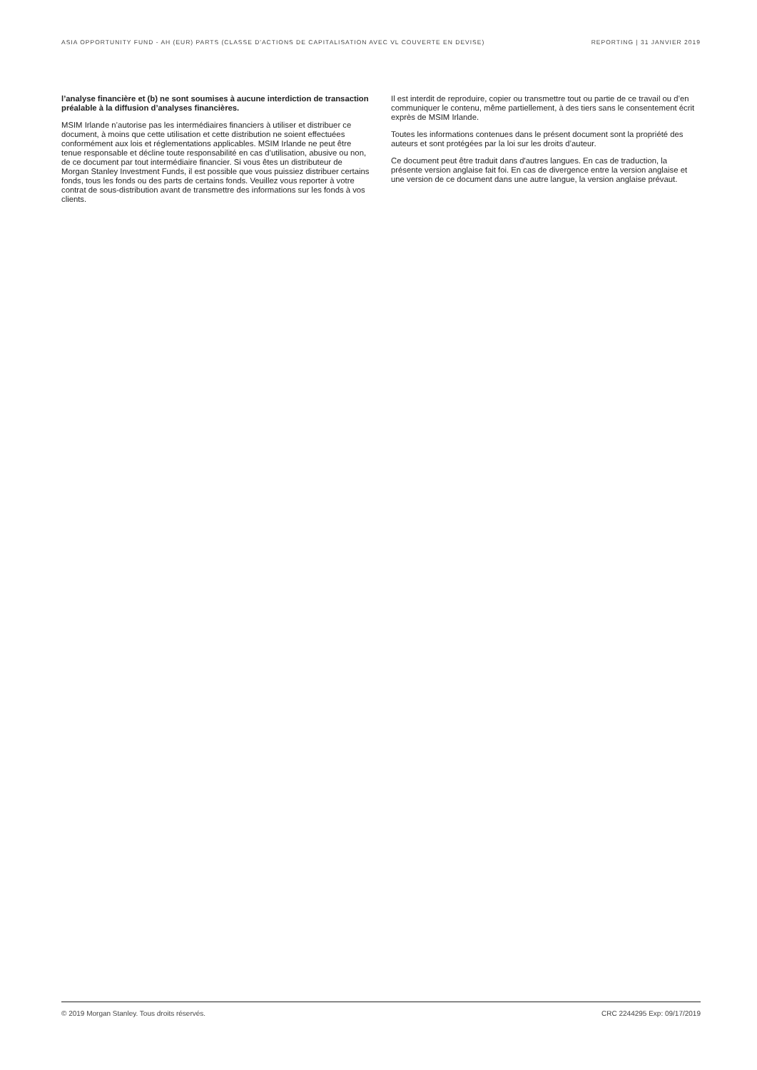ASIA OPPORTUNITY FUND - AH (EUR) PARTS (CLASSE D'ACTIONS DE CAPITALISATION AVEC VL COUVERTE EN DEVISE) REPORTING | 31 JANVIER 2019
l’analyse financière et (b) ne sont soumises à aucune interdiction de transaction préalable à la diffusion d’analyses financières.
MSIM Irlande n’autorise pas les intermédiaires financiers à utiliser et distribuer ce document, à moins que cette utilisation et cette distribution ne soient effectuées conformément aux lois et réglementations applicables. MSIM Irlande ne peut être tenue responsable et décline toute responsabilité en cas d’utilisation, abusive ou non, de ce document par tout intermédiaire financier. Si vous êtes un distributeur de Morgan Stanley Investment Funds, il est possible que vous puissiez distribuer certains fonds, tous les fonds ou des parts de certains fonds. Veuillez vous reporter à votre contrat de sous-distribution avant de transmettre des informations sur les fonds à vos clients.
Il est interdit de reproduire, copier ou transmettre tout ou partie de ce travail ou d’en communiquer le contenu, même partiellement, à des tiers sans le consentement écrit exprès de MSIM Irlande.
Toutes les informations contenues dans le présent document sont la propriété des auteurs et sont protégées par la loi sur les droits d’auteur.
Ce document peut être traduit dans d'autres langues. En cas de traduction, la présente version anglaise fait foi. En cas de divergence entre la version anglaise et une version de ce document dans une autre langue, la version anglaise prévaut.
© 2019 Morgan Stanley. Tous droits réservés. CRC 2244295 Exp: 09/17/2019